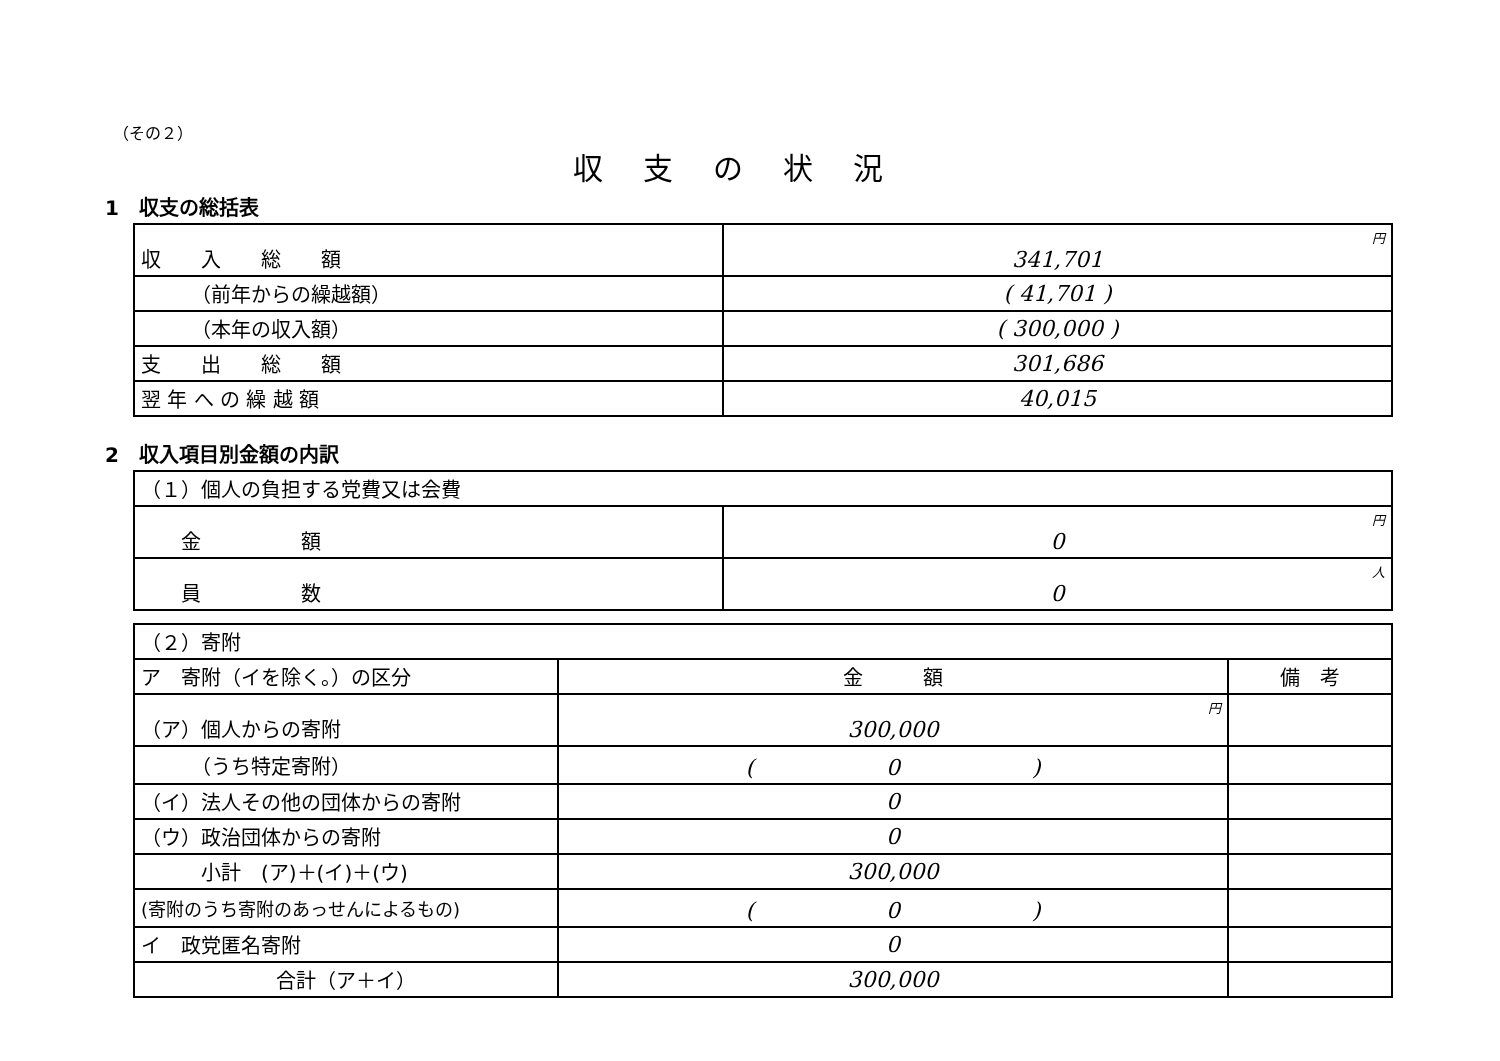（その２）
収支の状況
1　収支の総括表
| 収 入 総 額 | 円 341,701 |
| （前年からの繰越額） | ( 41,701 ) |
| （本年の収入額） | ( 300,000 ) |
| 支 出 総 額 | 301,686 |
| 翌 年 へ の 繰 越 額 | 40,015 |
2　収入項目別金額の内訳
| （１）個人の負担する党費又は会費 | |
| 金 額 | 円 0 |
| 員 数 | 人 0 |
| （２）寄附 | | |
| ア 寄附（イを除く。）の区分 | 金 額 | 備 考 |
| （ア）個人からの寄附 | 円 300,000 | |
| （うち特定寄附） | ( 0 ) | |
| （イ）法人その他の団体からの寄附 | 0 | |
| （ウ）政治団体からの寄附 | 0 | |
| 小計 (ア)＋(イ)＋(ウ) | 300,000 | |
| (寄附のうち寄附のあっせんによるもの) | ( 0 ) | |
| イ 政党匿名寄附 | 0 | |
| 合計（ア＋イ） | 300,000 | |